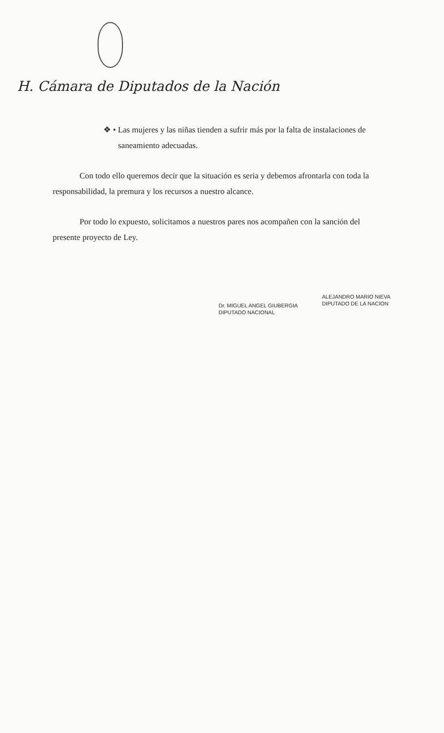H. Cámara de Diputados de la Nación
❖ • Las mujeres y las niñas tienden a sufrir más por la falta de instalaciones de saneamiento adecuadas.
Con todo ello queremos decir que la situación es seria y debemos afrontarla con toda la responsabilidad, la premura y los recursos a nuestro alcance.
Por todo lo expuesto, solicitamos a nuestros pares nos acompañen con la sanción del presente proyecto de Ley.
Dr. MIGUEL ANGEL GIUBERGIA
DIPUTADO NACIONAL
ALEJANDRO MARIO NIEVA
DIPUTADO DE LA NACION